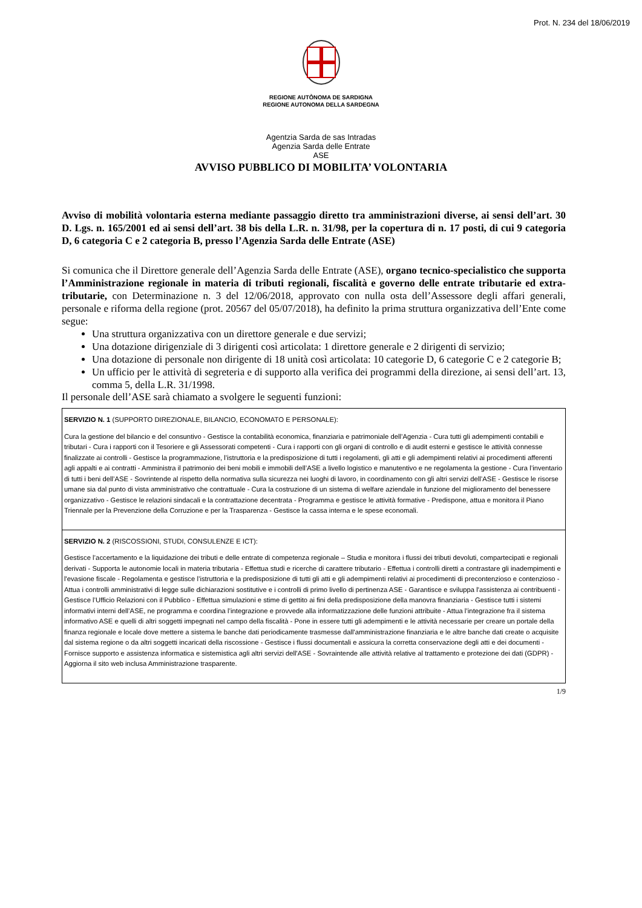Prot. N. 234 del 18/06/2019
REGIONE AUTÒNOMA DE SARDIGNA
REGIONE AUTONOMA DELLA SARDEGNA
Agentzia Sarda de sas Intradas
Agenzia Sarda delle Entrate
ASE
AVVISO PUBBLICO DI MOBILITA’ VOLONTARIA
Avviso di mobilità volontaria esterna mediante passaggio diretto tra amministrazioni diverse, ai sensi dell’art. 30 D. Lgs. n. 165/2001 ed ai sensi dell’art. 38 bis della L.R. n. 31/98, per la copertura di n. 17 posti, di cui 9 categoria D, 6 categoria C e 2 categoria B, presso l’Agenzia Sarda delle Entrate (ASE)
Si comunica che il Direttore generale dell’Agenzia Sarda delle Entrate (ASE), organo tecnico-specialistico che supporta l’Amministrazione regionale in materia di tributi regionali, fiscalità e governo delle entrate tributarie ed extra-tributarie, con Determinazione n. 3 del 12/06/2018, approvato con nulla osta dell’Assessore degli affari generali, personale e riforma della regione (prot. 20567 del 05/07/2018), ha definito la prima struttura organizzativa dell’Ente come segue:
Una struttura organizzativa con un direttore generale e due servizi;
Una dotazione dirigenziale di 3 dirigenti così articolata: 1 direttore generale e 2 dirigenti di servizio;
Una dotazione di personale non dirigente di 18 unità così articolata: 10 categorie D, 6 categorie C e 2 categorie B;
Un ufficio per le attività di segreteria e di supporto alla verifica dei programmi della direzione, ai sensi dell’art. 13, comma 5, della L.R. 31/1998.
Il personale dell’ASE sarà chiamato a svolgere le seguenti funzioni:
| SERVIZIO N. 1 (SUPPORTO DIREZIONALE, BILANCIO, ECONOMATO E PERSONALE): Cura la gestione del bilancio e del consuntivo - Gestisce la contabilità economica, finanziaria e patrimoniale dell’Agenzia - Cura tutti gli adempimenti contabili e tributari - Cura i rapporti con il Tesoriere e gli Assessorati competenti - Cura i rapporti con gli organi di controllo e di audit esterni e gestisce le attività connesse finalizzate ai controlli - Gestisce la programmazione, l’istruttoria e la predisposizione di tutti i regolamenti, gli atti e gli adempimenti relativi ai procedimenti afferenti agli appalti e ai contratti - Amministra il patrimonio dei beni mobili e immobili dell’ASE a livello logistico e manutentivo e ne regolamenta la gestione - Cura l’inventario di tutti i beni dell’ASE - Sovrintende al rispetto della normativa sulla sicurezza nei luoghi di lavoro, in coordinamento con gli altri servizi dell’ASE - Gestisce le risorse umane sia dal punto di vista amministrativo che contrattuale - Cura la costruzione di un sistema di welfare aziendale in funzione del miglioramento del benessere organizzativo - Gestisce le relazioni sindacali e la contrattazione decentrata - Programma e gestisce le attività formative - Predispone, attua e monitora il Piano Triennale per la Prevenzione della Corruzione e per la Trasparenza - Gestisce la cassa interna e le spese economali. |
| SERVIZIO N. 2 (RISCOSSIONI, STUDI, CONSULENZE E ICT): Gestisce l’accertamento e la liquidazione dei tributi e delle entrate di competenza regionale – Studia e monitora i flussi dei tributi devoluti, compartecipati e regionali derivati - Supporta le autonomie locali in materia tributaria - Effettua studi e ricerche di carattere tributario - Effettua i controlli diretti a contrastare gli inadempimenti e l'evasione fiscale - Regolamenta e gestisce l’istruttoria e la predisposizione di tutti gli atti e gli adempimenti relativi ai procedimenti di precontenzioso e contenzioso - Attua i controlli amministrativi di legge sulle dichiarazioni sostitutive e i controlli di primo livello di pertinenza ASE - Garantisce e sviluppa l'assistenza ai contribuenti - Gestisce l’Ufficio Relazioni con il Pubblico - Effettua simulazioni e stime di gettito ai fini della predisposizione della manovra finanziaria - Gestisce tutti i sistemi informativi interni dell’ASE, ne programma e coordina l’integrazione e provvede alla informatizzazione delle funzioni attribuite - Attua l’integrazione fra il sistema informativo ASE e quelli di altri soggetti impegnati nel campo della fiscalità - Pone in essere tutti gli adempimenti e le attività necessarie per creare un portale della finanza regionale e locale dove mettere a sistema le banche dati periodicamente trasmesse dall'amministrazione finanziaria e le altre banche dati create o acquisite dal sistema regione o da altri soggetti incaricati della riscossione - Gestisce i flussi documentali e assicura la corretta conservazione degli atti e dei documenti - Fornisce supporto e assistenza informatica e sistemistica agli altri servizi dell'ASE - Sovraintende alle attività relative al trattamento e protezione dei dati (GDPR) - Aggiorna il sito web inclusa Amministrazione trasparente. |
1/9